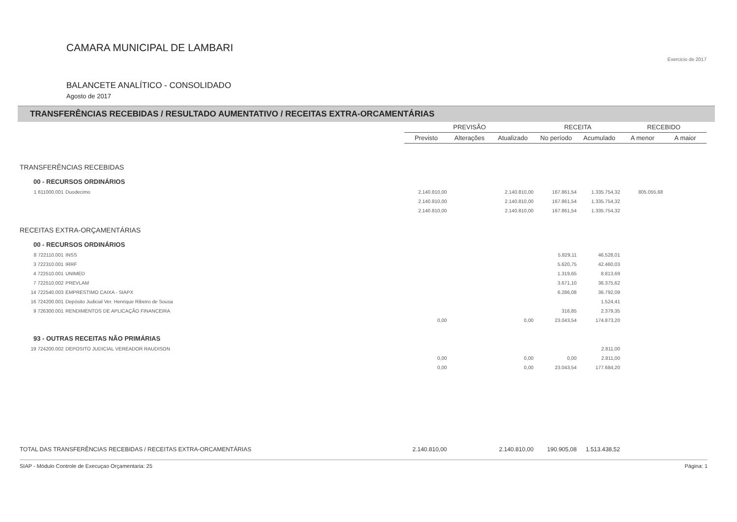CAMARA MUNICIPAL DE LAMBARI
Exercicio de 2017
BALANCETE ANALÍTICO - CONSOLIDADO
Agosto de 2017
TRANSFERÊNCIAS RECEBIDAS / RESULTADO AUMENTATIVO / RECEITAS EXTRA-ORCAMENTÁRIAS
| | | | PREVISÃO | | | RECEITA | | RECEBIDO | |
| --- | --- | --- | --- | --- | --- | --- | --- | --- | --- |
| | | | Previsto | Alterações | Atualizado | No período | Acumulado | A menor | A maior |
| TRANSFERÊNCIAS RECEBIDAS | | | | | | | | | |
| 00 - RECURSOS ORDINÁRIOS | | | | | | | | | |
| 1 611000.001 | Duodecimo | | 2.140.810,00 | | 2.140.810,00 | 167.861,54 | 1.335.754,32 | 805.055,68 | |
| | | | 2.140.810,00 | | 2.140.810,00 | 167.861,54 | 1.335.754,32 | | |
| | | | 2.140.810,00 | | 2.140.810,00 | 167.861,54 | 1.335.754,32 | | |
| RECEITAS EXTRA-ORÇAMENTÁRIAS | | | | | | | | | |
| 00 - RECURSOS ORDINÁRIOS | | | | | | | | | |
| 8 722110.001 | INSS | | | | | 5.829,11 | 46.528,01 | | |
| 3 722310.001 | IRRF | | | | | 5.620,75 | 42.460,03 | | |
| 4 722510.001 | UNIMED | | | | | 1.319,65 | 8.813,69 | | |
| 7 722510.002 | PREVLAM | | | | | 3.671,10 | 36.375,62 | | |
| 14 722540.003 | EMPRESTIMO CAIXA - SIAPX | | | | | 6.286,08 | 36.792,09 | | |
| 16 724200.001 | Depósito Judicial Ver. Henrique Ribeiro de Sousa | | | | | | 1.524,41 | | |
| 9 726300.001 | RENDIMENTOS DE APLICAÇÃO FINANCEIRA | | | | | 316,85 | 2.379,35 | | |
| | | | 0,00 | | 0,00 | 23.043,54 | 174.873,20 | | |
| 93 - OUTRAS RECEITAS NÃO PRIMÁRIAS | | | | | | | | | |
| 19 724200.002 | DEPOSITO JUDICIAL VEREADOR RAUDISON | | | | | | 2.811,00 | | |
| | | | 0,00 | | 0,00 | 0,00 | 2.811,00 | | |
| | | | 0,00 | | 0,00 | 23.043,54 | 177.684,20 | | |
| TOTAL DAS TRANSFERÊNCIAS RECEBIDAS / RECEITAS EXTRA-ORCAMENTÁRIAS | | | 2.140.810,00 | | 2.140.810,00 | 190.905,08 | 1.513.438,52 | | |
SIAP - Módulo Controle de Execuçao Orçamentaria: 25 Página: 1